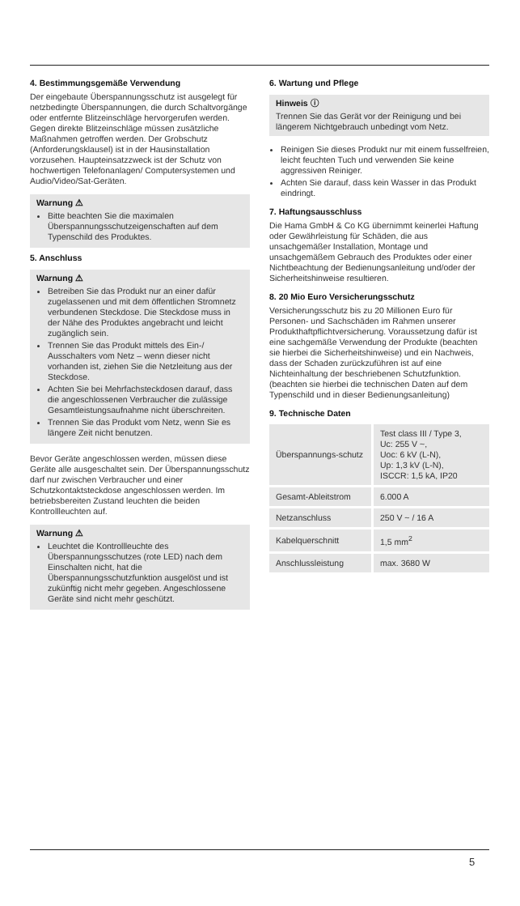4. Bestimmungsgemäße Verwendung
Der eingebaute Überspannungsschutz ist ausgelegt für netzbedingte Überspannungen, die durch Schaltvorgänge oder entfernte Blitzeinschläge hervorgerufen werden. Gegen direkte Blitzeinschläge müssen zusätzliche Maßnahmen getroffen werden. Der Grobschutz (Anforderungsklausel) ist in der Hausinstallation vorzusehen. Haupteinsatzzweck ist der Schutz von hochwertigen Telefonanlagen/ Computersystemen und Audio/Video/Sat-Geräten.
Warnung ⚠
Bitte beachten Sie die maximalen Überspannungsschutzeigenschaften auf dem Typenschild des Produktes.
5. Anschluss
Warnung ⚠
Betreiben Sie das Produkt nur an einer dafür zugelassenen und mit dem öffentlichen Stromnetz verbundenen Steckdose. Die Steckdose muss in der Nähe des Produktes angebracht und leicht zugänglich sein.
Trennen Sie das Produkt mittels des Ein-/ Ausschalters vom Netz – wenn dieser nicht vorhanden ist, ziehen Sie die Netzleitung aus der Steckdose.
Achten Sie bei Mehrfachsteckdosen darauf, dass die angeschlossenen Verbraucher die zulässige Gesamtleistungsaufnahme nicht überschreiten.
Trennen Sie das Produkt vom Netz, wenn Sie es längere Zeit nicht benutzen.
Bevor Geräte angeschlossen werden, müssen diese Geräte alle ausgeschaltet sein. Der Überspannungsschutz darf nur zwischen Verbraucher und einer Schutzkontaktsteckdose angeschlossen werden. Im betriebsbereiten Zustand leuchten die beiden Kontrollleuchten auf.
Warnung ⚠
Leuchtet die Kontrollleuchte des Überspannungsschutzes (rote LED) nach dem Einschalten nicht, hat die Überspannungsschutzfunktion ausgelöst und ist zukünftig nicht mehr gegeben. Angeschlossene Geräte sind nicht mehr geschützt.
6. Wartung und Pflege
Hinweis ⓘ
Trennen Sie das Gerät vor der Reinigung und bei längerem Nichtgebrauch unbedingt vom Netz.
Reinigen Sie dieses Produkt nur mit einem fusselfreien, leicht feuchten Tuch und verwenden Sie keine aggressiven Reiniger.
Achten Sie darauf, dass kein Wasser in das Produkt eindringt.
7. Haftungsausschluss
Die Hama GmbH & Co KG übernimmt keinerlei Haftung oder Gewährleistung für Schäden, die aus unsachgemäßer Installation, Montage und unsachgemäßem Gebrauch des Produktes oder einer Nichtbeachtung der Bedienungsanleitung und/oder der Sicherheitshinweise resultieren.
8. 20 Mio Euro Versicherungsschutz
Versicherungsschutz bis zu 20 Millionen Euro für Personen- und Sachschäden im Rahmen unserer Produkthaftpflichtversicherung. Voraussetzung dafür ist eine sachgemäße Verwendung der Produkte (beachten sie hierbei die Sicherheitshinweise) und ein Nachweis, dass der Schaden zurückzuführen ist auf eine Nichteinhaltung der beschriebenen Schutzfunktion. (beachten sie hierbei die technischen Daten auf dem Typenschild und in dieser Bedienungsanleitung)
9. Technische Daten
| Überspannungs-schutz | Test class III / Type 3, Uc: 255 V ~, Uoc: 6 kV (L-N), Up: 1,3 kV (L-N), ISCCR: 1,5 kA, IP20 |
| Gesamt-Ableitstrom | 6.000 A |
| Netzanschluss | 250 V ~ / 16 A |
| Kabelquerschnitt | 1,5 mm<sup>2</sup> |
| Anschlussleistung | max. 3680 W |
5